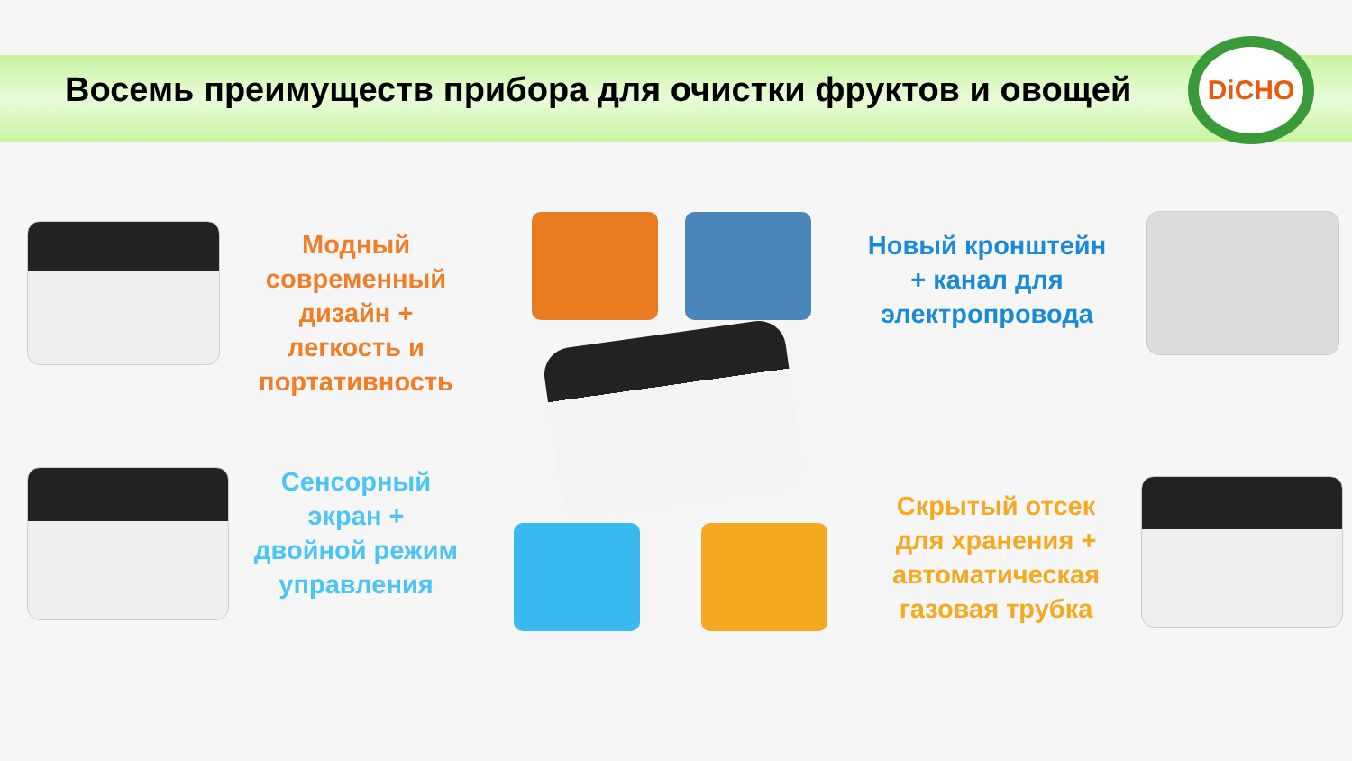Восемь преимуществ прибора для очистки фруктов и овощей
DiCHO
Модный современный дизайн + легкость и портативность
Новый кронштейн + канал для электропровода
Сенсорный экран + двойной режим управления
Скрытый отсек для хранения + автоматическая газовая трубка